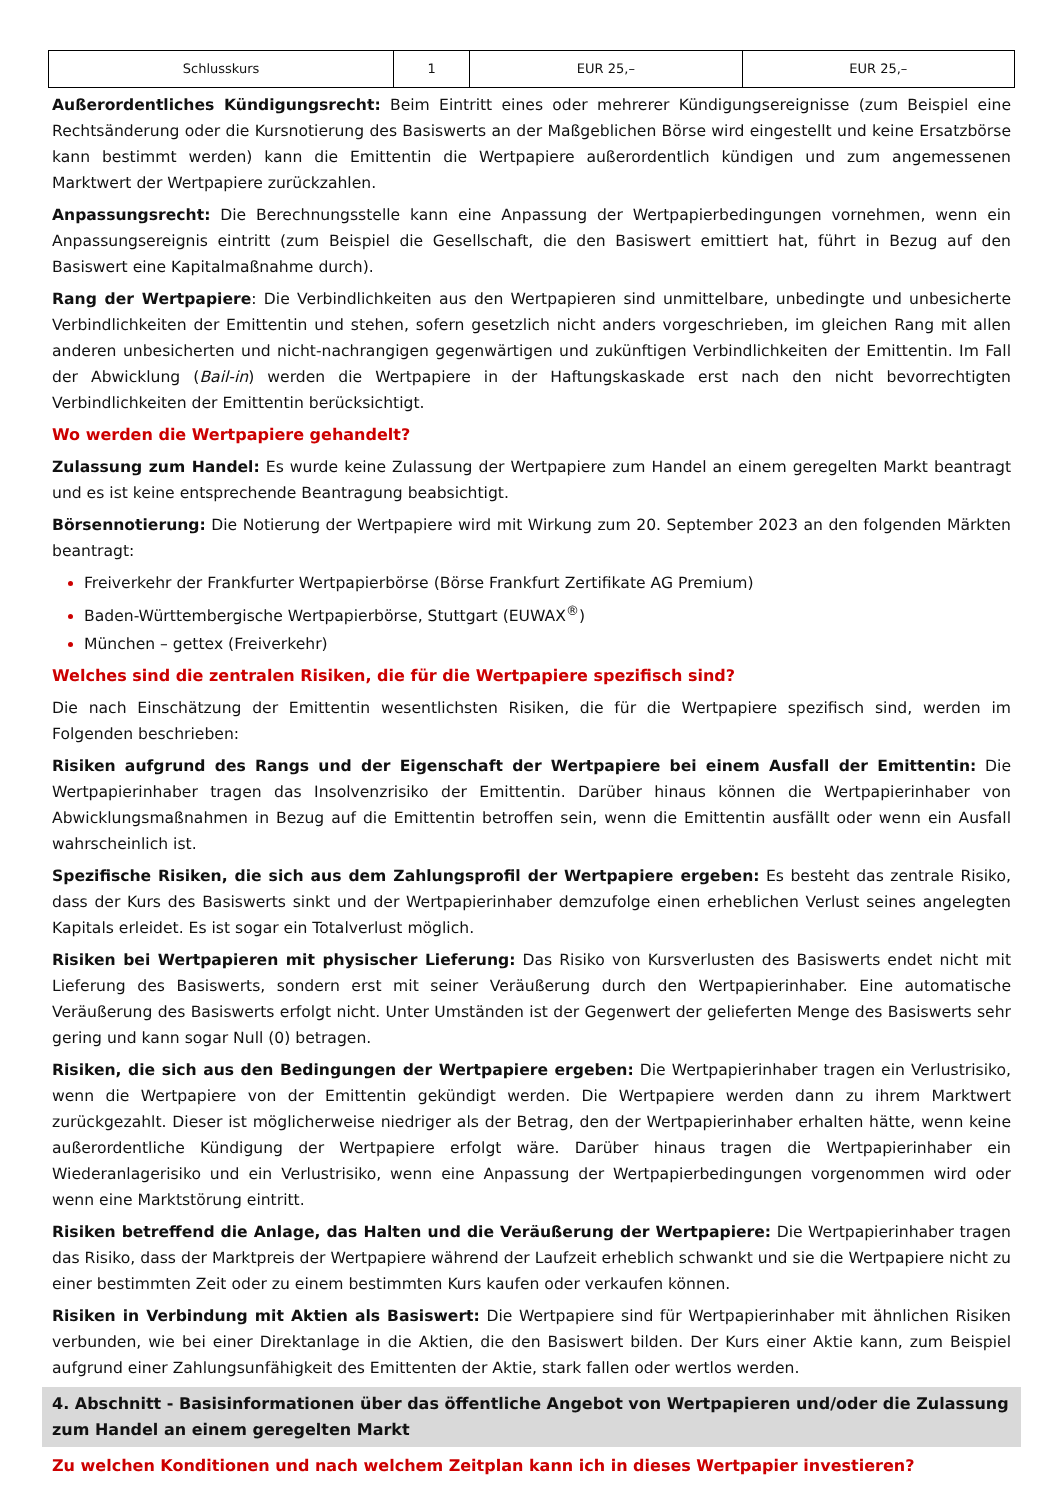| Schlusskurs | 1 | EUR 25,– | EUR 25,– |
Außerordentliches Kündigungsrecht: Beim Eintritt eines oder mehrerer Kündigungsereignisse (zum Beispiel eine Rechtsänderung oder die Kursnotierung des Basiswerts an der Maßgeblichen Börse wird eingestellt und keine Ersatzbörse kann bestimmt werden) kann die Emittentin die Wertpapiere außerordentlich kündigen und zum angemessenen Marktwert der Wertpapiere zurückzahlen.
Anpassungsrecht: Die Berechnungsstelle kann eine Anpassung der Wertpapierbedingungen vornehmen, wenn ein Anpassungsereignis eintritt (zum Beispiel die Gesellschaft, die den Basiswert emittiert hat, führt in Bezug auf den Basiswert eine Kapitalmaßnahme durch).
Rang der Wertpapiere: Die Verbindlichkeiten aus den Wertpapieren sind unmittelbare, unbedingte und unbesicherte Verbindlichkeiten der Emittentin und stehen, sofern gesetzlich nicht anders vorgeschrieben, im gleichen Rang mit allen anderen unbesicherten und nicht-nachrangigen gegenwärtigen und zukünftigen Verbindlichkeiten der Emittentin. Im Fall der Abwicklung (Bail-in) werden die Wertpapiere in der Haftungskaskade erst nach den nicht bevorrechtigten Verbindlichkeiten der Emittentin berücksichtigt.
Wo werden die Wertpapiere gehandelt?
Zulassung zum Handel: Es wurde keine Zulassung der Wertpapiere zum Handel an einem geregelten Markt beantragt und es ist keine entsprechende Beantragung beabsichtigt.
Börsennotierung: Die Notierung der Wertpapiere wird mit Wirkung zum 20. September 2023 an den folgenden Märkten beantragt:
Freiverkehr der Frankfurter Wertpapierbörse (Börse Frankfurt Zertifikate AG Premium)
Baden-Württembergische Wertpapierbörse, Stuttgart (EUWAX<sup>®</sup>)
München – gettex (Freiverkehr)
Welches sind die zentralen Risiken, die für die Wertpapiere spezifisch sind?
Die nach Einschätzung der Emittentin wesentlichsten Risiken, die für die Wertpapiere spezifisch sind, werden im Folgenden beschrieben:
Risiken aufgrund des Rangs und der Eigenschaft der Wertpapiere bei einem Ausfall der Emittentin: Die Wertpapierinhaber tragen das Insolvenzrisiko der Emittentin. Darüber hinaus können die Wertpapierinhaber von Abwicklungsmaßnahmen in Bezug auf die Emittentin betroffen sein, wenn die Emittentin ausfällt oder wenn ein Ausfall wahrscheinlich ist.
Spezifische Risiken, die sich aus dem Zahlungsprofil der Wertpapiere ergeben: Es besteht das zentrale Risiko, dass der Kurs des Basiswerts sinkt und der Wertpapierinhaber demzufolge einen erheblichen Verlust seines angelegten Kapitals erleidet. Es ist sogar ein Totalverlust möglich.
Risiken bei Wertpapieren mit physischer Lieferung: Das Risiko von Kursverlusten des Basiswerts endet nicht mit Lieferung des Basiswerts, sondern erst mit seiner Veräußerung durch den Wertpapierinhaber. Eine automatische Veräußerung des Basiswerts erfolgt nicht. Unter Umständen ist der Gegenwert der gelieferten Menge des Basiswerts sehr gering und kann sogar Null (0) betragen.
Risiken, die sich aus den Bedingungen der Wertpapiere ergeben: Die Wertpapierinhaber tragen ein Verlustrisiko, wenn die Wertpapiere von der Emittentin gekündigt werden. Die Wertpapiere werden dann zu ihrem Marktwert zurückgezahlt. Dieser ist möglicherweise niedriger als der Betrag, den der Wertpapierinhaber erhalten hätte, wenn keine außerordentliche Kündigung der Wertpapiere erfolgt wäre. Darüber hinaus tragen die Wertpapierinhaber ein Wiederanlagerisiko und ein Verlustrisiko, wenn eine Anpassung der Wertpapierbedingungen vorgenommen wird oder wenn eine Marktstörung eintritt.
Risiken betreffend die Anlage, das Halten und die Veräußerung der Wertpapiere: Die Wertpapierinhaber tragen das Risiko, dass der Marktpreis der Wertpapiere während der Laufzeit erheblich schwankt und sie die Wertpapiere nicht zu einer bestimmten Zeit oder zu einem bestimmten Kurs kaufen oder verkaufen können.
Risiken in Verbindung mit Aktien als Basiswert: Die Wertpapiere sind für Wertpapierinhaber mit ähnlichen Risiken verbunden, wie bei einer Direktanlage in die Aktien, die den Basiswert bilden. Der Kurs einer Aktie kann, zum Beispiel aufgrund einer Zahlungsunfähigkeit des Emittenten der Aktie, stark fallen oder wertlos werden.
4. Abschnitt - Basisinformationen über das öffentliche Angebot von Wertpapieren und/oder die Zulassung zum Handel an einem geregelten Markt
Zu welchen Konditionen und nach welchem Zeitplan kann ich in dieses Wertpapier investieren?